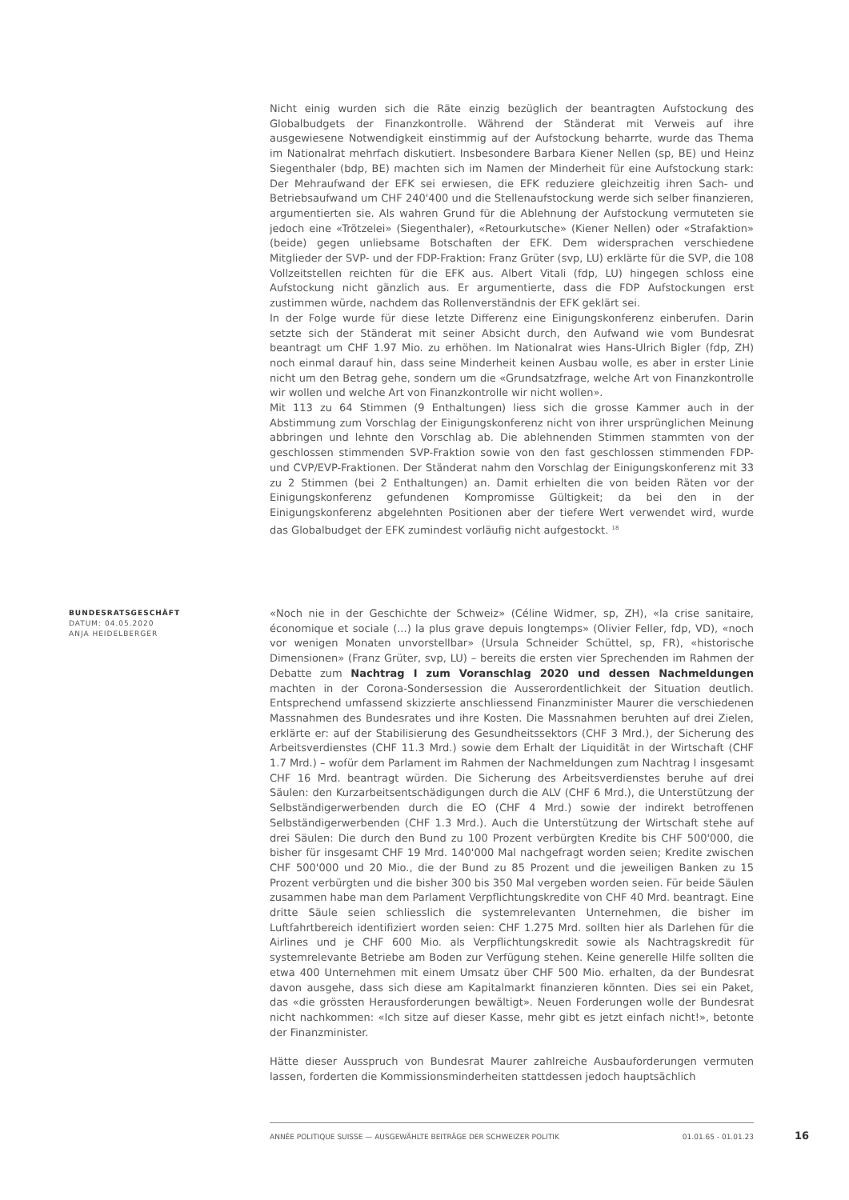Nicht einig wurden sich die Räte einzig bezüglich der beantragten Aufstockung des Globalbudgets der Finanzkontrolle. Während der Ständerat mit Verweis auf ihre ausgewiesene Notwendigkeit einstimmig auf der Aufstockung beharrte, wurde das Thema im Nationalrat mehrfach diskutiert. Insbesondere Barbara Kiener Nellen (sp, BE) und Heinz Siegenthaler (bdp, BE) machten sich im Namen der Minderheit für eine Aufstockung stark: Der Mehraufwand der EFK sei erwiesen, die EFK reduziere gleichzeitig ihren Sach- und Betriebsaufwand um CHF 240'400 und die Stellenaufstockung werde sich selber finanzieren, argumentierten sie. Als wahren Grund für die Ablehnung der Aufstockung vermuteten sie jedoch eine «Trötzelei» (Siegenthaler), «Retourkutsche» (Kiener Nellen) oder «Strafaktion» (beide) gegen unliebsame Botschaften der EFK. Dem widersprachen verschiedene Mitglieder der SVP- und der FDP-Fraktion: Franz Grüter (svp, LU) erklärte für die SVP, die 108 Vollzeitstellen reichten für die EFK aus. Albert Vitali (fdp, LU) hingegen schloss eine Aufstockung nicht gänzlich aus. Er argumentierte, dass die FDP Aufstockungen erst zustimmen würde, nachdem das Rollenverständnis der EFK geklärt sei.
In der Folge wurde für diese letzte Differenz eine Einigungskonferenz einberufen. Darin setzte sich der Ständerat mit seiner Absicht durch, den Aufwand wie vom Bundesrat beantragt um CHF 1.97 Mio. zu erhöhen. Im Nationalrat wies Hans-Ulrich Bigler (fdp, ZH) noch einmal darauf hin, dass seine Minderheit keinen Ausbau wolle, es aber in erster Linie nicht um den Betrag gehe, sondern um die «Grundsatzfrage, welche Art von Finanzkontrolle wir wollen und welche Art von Finanzkontrolle wir nicht wollen».
Mit 113 zu 64 Stimmen (9 Enthaltungen) liess sich die grosse Kammer auch in der Abstimmung zum Vorschlag der Einigungskonferenz nicht von ihrer ursprünglichen Meinung abbringen und lehnte den Vorschlag ab. Die ablehnenden Stimmen stammten von der geschlossen stimmenden SVP-Fraktion sowie von den fast geschlossen stimmenden FDP- und CVP/EVP-Fraktionen. Der Ständerat nahm den Vorschlag der Einigungskonferenz mit 33 zu 2 Stimmen (bei 2 Enthaltungen) an. Damit erhielten die von beiden Räten vor der Einigungskonferenz gefundenen Kompromisse Gültigkeit; da bei den in der Einigungskonferenz abgelehnten Positionen aber der tiefere Wert verwendet wird, wurde das Globalbudget der EFK zumindest vorläufig nicht aufgestockt. <sup>18</sup>
BUNDESRATSGESCHÄFT
DATUM: 04.05.2020
ANJA HEIDELBERGER
«Noch nie in der Geschichte der Schweiz» (Céline Widmer, sp, ZH), «la crise sanitaire, économique et sociale (...) la plus grave depuis longtemps» (Olivier Feller, fdp, VD), «noch vor wenigen Monaten unvorstellbar» (Ursula Schneider Schüttel, sp, FR), «historische Dimensionen» (Franz Grüter, svp, LU) – bereits die ersten vier Sprechenden im Rahmen der Debatte zum Nachtrag I zum Voranschlag 2020 und dessen Nachmeldungen machten in der Corona-Sondersession die Ausserordentlichkeit der Situation deutlich. Entsprechend umfassend skizzierte anschliessend Finanzminister Maurer die verschiedenen Massnahmen des Bundesrates und ihre Kosten. Die Massnahmen beruhten auf drei Zielen, erklärte er: auf der Stabilisierung des Gesundheitssektors (CHF 3 Mrd.), der Sicherung des Arbeitsverdienstes (CHF 11.3 Mrd.) sowie dem Erhalt der Liquidität in der Wirtschaft (CHF 1.7 Mrd.) – wofür dem Parlament im Rahmen der Nachmeldungen zum Nachtrag I insgesamt CHF 16 Mrd. beantragt würden. Die Sicherung des Arbeitsverdienstes beruhe auf drei Säulen: den Kurzarbeitsentschädigungen durch die ALV (CHF 6 Mrd.), die Unterstützung der Selbständigerwerbenden durch die EO (CHF 4 Mrd.) sowie der indirekt betroffenen Selbständigerwerbenden (CHF 1.3 Mrd.). Auch die Unterstützung der Wirtschaft stehe auf drei Säulen: Die durch den Bund zu 100 Prozent verbürgten Kredite bis CHF 500'000, die bisher für insgesamt CHF 19 Mrd. 140'000 Mal nachgefragt worden seien; Kredite zwischen CHF 500'000 und 20 Mio., die der Bund zu 85 Prozent und die jeweiligen Banken zu 15 Prozent verbürgten und die bisher 300 bis 350 Mal vergeben worden seien. Für beide Säulen zusammen habe man dem Parlament Verpflichtungskredite von CHF 40 Mrd. beantragt. Eine dritte Säule seien schliesslich die systemrelevanten Unternehmen, die bisher im Luftfahrtbereich identifiziert worden seien: CHF 1.275 Mrd. sollten hier als Darlehen für die Airlines und je CHF 600 Mio. als Verpflichtungskredit sowie als Nachtragskredit für systemrelevante Betriebe am Boden zur Verfügung stehen. Keine generelle Hilfe sollten die etwa 400 Unternehmen mit einem Umsatz über CHF 500 Mio. erhalten, da der Bundesrat davon ausgehe, dass sich diese am Kapitalmarkt finanzieren könnten. Dies sei ein Paket, das «die grössten Herausforderungen bewältigt». Neuen Forderungen wolle der Bundesrat nicht nachkommen: «Ich sitze auf dieser Kasse, mehr gibt es jetzt einfach nicht!», betonte der Finanzminister.
Hätte dieser Ausspruch von Bundesrat Maurer zahlreiche Ausbauforderungen vermuten lassen, forderten die Kommissionsminderheiten stattdessen jedoch hauptsächlich
ANNÉE POLITIQUE SUISSE — AUSGEWÄHLTE BEITRÄGE DER SCHWEIZER POLITIK 01.01.65 - 01.01.23
16